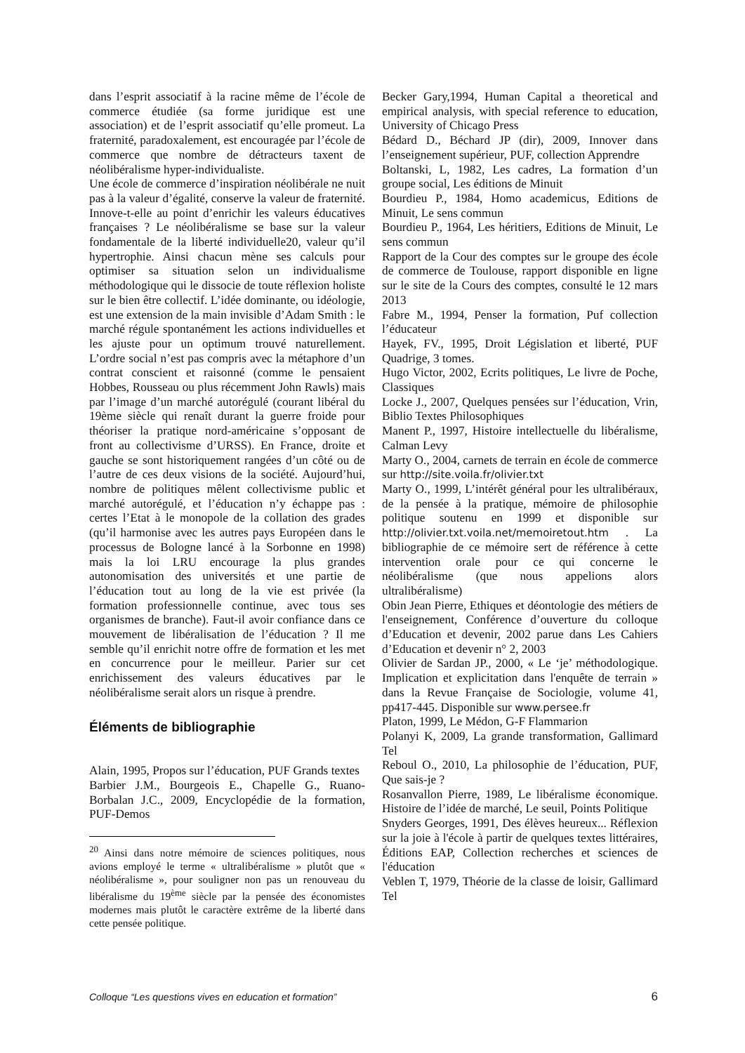dans l’esprit associatif à la racine même de l’école de commerce étudiée (sa forme juridique est une association) et de l’esprit associatif qu’elle promeut. La fraternité, paradoxalement, est encouragée par l’école de commerce que nombre de détracteurs taxent de néolibéralisme hyper-individualiste.
Une école de commerce d’inspiration néolibérale ne nuit pas à la valeur d’égalité, conserve la valeur de fraternité. Innove-t-elle au point d’enrichir les valeurs éducatives françaises ? Le néolibéralisme se base sur la valeur fondamentale de la liberté individuelle20, valeur qu’il hypertrophie. Ainsi chacun mène ses calculs pour optimiser sa situation selon un individualisme méthodologique qui le dissocie de toute réflexion holiste sur le bien être collectif. L’idée dominante, ou idéologie, est une extension de la main invisible d’Adam Smith : le marché régule spontanément les actions individuelles et les ajuste pour un optimum trouvé naturellement. L’ordre social n’est pas compris avec la métaphore d’un contrat conscient et raisonné (comme le pensaient Hobbes, Rousseau ou plus récemment John Rawls) mais par l’image d’un marché autorégulé (courant libéral du 19ème siècle qui renaît durant la guerre froide pour théoriser la pratique nord-américaine s’opposant de front au collectivisme d’URSS). En France, droite et gauche se sont historiquement rangées d’un côté ou de l’autre de ces deux visions de la société. Aujourd’hui, nombre de politiques mêlent collectivisme public et marché autorégulé, et l’éducation n’y échappe pas : certes l’Etat à le monopole de la collation des grades (qu’il harmonise avec les autres pays Européen dans le processus de Bologne lancé à la Sorbonne en 1998) mais la loi LRU encourage la plus grandes autonomisation des universités et une partie de l’éducation tout au long de la vie est privée (la formation professionnelle continue, avec tous ses organismes de branche). Faut-il avoir confiance dans ce mouvement de libéralisation de l’éducation ? Il me semble qu’il enrichit notre offre de formation et les met en concurrence pour le meilleur. Parier sur cet enrichissement des valeurs éducatives par le néolibéralisme serait alors un risque à prendre.
Éléments de bibliographie
Alain, 1995, Propos sur l’éducation, PUF Grands textes
Barbier J.M., Bourgeois E., Chapelle G., Ruano-Borbalan J.C., 2009, Encyclopédie de la formation, PUF-Demos
<sup>20</sup> Ainsi dans notre mémoire de sciences politiques, nous avions employé le terme « ultralibéralisme » plutôt que « néolibéralisme », pour souligner non pas un renouveau du libéralisme du 19<sup>ème</sup> siècle par la pensée des économistes modernes mais plutôt le caractère extrême de la liberté dans cette pensée politique.
Becker Gary,1994, Human Capital a theoretical and empirical analysis, with special reference to education, University of Chicago Press
Bédard D., Béchard JP (dir), 2009, Innover dans l’enseignement supérieur, PUF, collection Apprendre
Boltanski, L, 1982, Les cadres, La formation d’un groupe social, Les éditions de Minuit
Bourdieu P., 1984, Homo academicus, Editions de Minuit, Le sens commun
Bourdieu P., 1964, Les héritiers, Editions de Minuit, Le sens commun
Rapport de la Cour des comptes sur le groupe des école de commerce de Toulouse, rapport disponible en ligne sur le site de la Cours des comptes, consulté le 12 mars 2013
Fabre M., 1994, Penser la formation, Puf collection l’éducateur
Hayek, FV., 1995, Droit Législation et liberté, PUF Quadrige, 3 tomes.
Hugo Victor, 2002, Ecrits politiques, Le livre de Poche, Classiques
Locke J., 2007, Quelques pensées sur l’éducation, Vrin, Biblio Textes Philosophiques
Manent P., 1997, Histoire intellectuelle du libéralisme, Calman Levy
Marty O., 2004, carnets de terrain en école de commerce sur http://site.voila.fr/olivier.txt
Marty O., 1999, L’intérêt général pour les ultralibéraux, de la pensée à la pratique, mémoire de philosophie politique soutenu en 1999 et disponible sur http://olivier.txt.voila.net/memoiretout.htm . La bibliographie de ce mémoire sert de référence à cette intervention orale pour ce qui concerne le néolibéralisme (que nous appelions alors ultralibéralisme)
Obin Jean Pierre, Ethiques et déontologie des métiers de l'enseignement, Conférence d’ouverture du colloque d’Education et devenir, 2002 parue dans Les Cahiers d’Education et devenir n° 2, 2003
Olivier de Sardan JP., 2000, « Le ‘je’ méthodologique. Implication et explicitation dans l'enquête de terrain » dans la Revue Française de Sociologie, volume 41, pp417-445. Disponible sur www.persee.fr
Platon, 1999, Le Médon, G-F Flammarion
Polanyi K, 2009, La grande transformation, Gallimard Tel
Reboul O., 2010, La philosophie de l’éducation, PUF, Que sais-je ?
Rosanvallon Pierre, 1989, Le libéralisme économique. Histoire de l’idée de marché, Le seuil, Points Politique
Snyders Georges, 1991, Des élèves heureux... Réflexion sur la joie à l'école à partir de quelques textes littéraires, Éditions EAP, Collection recherches et sciences de l'éducation
Veblen T, 1979, Théorie de la classe de loisir, Gallimard Tel
Colloque “Les questions vives en education et formation” 6